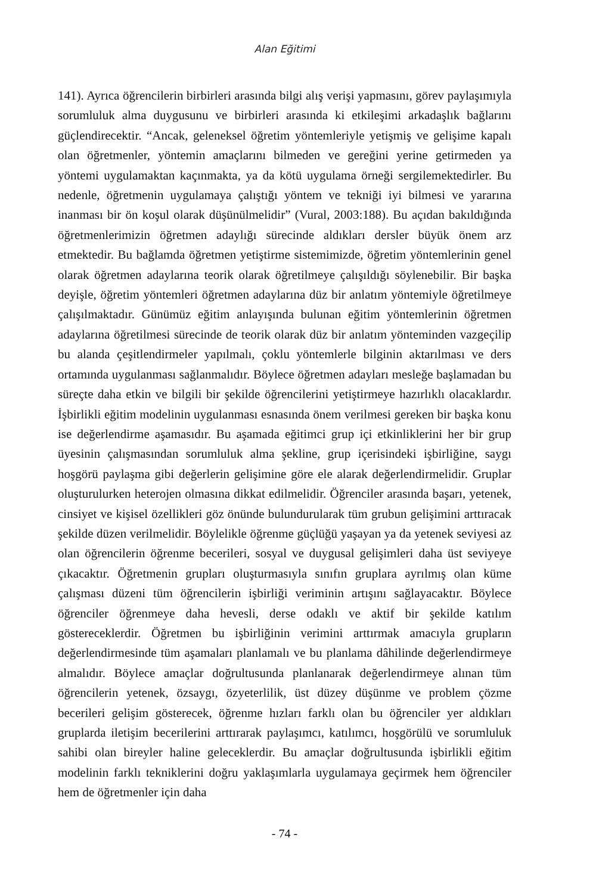Alan Eğitimi
141). Ayrıca öğrencilerin birbirleri arasında bilgi alış verişi yapmasını, görev paylaşımıyla sorumluluk alma duygusunu ve birbirleri arasında ki etkileşimi arkadaşlık bağlarını güçlendirecektir. “Ancak, geleneksel öğretim yöntemleriyle yetişmiş ve gelişime kapalı olan öğretmenler, yöntemin amaçlarını bilmeden ve gereğini yerine getirmeden ya yöntemi uygulamaktan kaçınmakta, ya da kötü uygulama örneği sergilemektedirler. Bu nedenle, öğretmenin uygulamaya çalıştığı yöntem ve tekniği iyi bilmesi ve yararına inanması bir ön koşul olarak düşünülmelidir” (Vural, 2003:188). Bu açıdan bakıldığında öğretmenlerimizin öğretmen adaylığı sürecinde aldıkları dersler büyük önem arz etmektedir. Bu bağlamda öğretmen yetiştirme sistemimizde, öğretim yöntemlerinin genel olarak öğretmen adaylarına teorik olarak öğretilmeye çalışıldığı söylenebilir. Bir başka deyişle, öğretim yöntemleri öğretmen adaylarına düz bir anlatım yöntemiyle öğretilmeye çalışılmaktadır. Günümüz eğitim anlayışında bulunan eğitim yöntemlerinin öğretmen adaylarına öğretilmesi sürecinde de teorik olarak düz bir anlatım yönteminden vazgeçilip bu alanda çeşitlendirmeler yapılmalı, çoklu yöntemlerle bilginin aktarılması ve ders ortamında uygulanması sağlanmalıdır. Böylece öğretmen adayları mesleğe başlamadan bu süreçte daha etkin ve bilgili bir şekilde öğrencilerini yetiştirmeye hazırlıklı olacaklardır. İşbirlikli eğitim modelinin uygulanması esnasında önem verilmesi gereken bir başka konu ise değerlendirme aşamasıdır. Bu aşamada eğitimci grup içi etkinliklerini her bir grup üyesinin çalışmasından sorumluluk alma şekline, grup içerisindeki işbirliğine, saygı hoşgörü paylaşma gibi değerlerin gelişimine göre ele alarak değerlendirmelidir. Gruplar oluşturulurken heterojen olmasına dikkat edilmelidir. Öğrenciler arasında başarı, yetenek, cinsiyet ve kişisel özellikleri göz önünde bulundurularak tüm grubun gelişimini arttıracak şekilde düzen verilmelidir. Böylelikle öğrenme güçlüğü yaşayan ya da yetenek seviyesi az olan öğrencilerin öğrenme becerileri, sosyal ve duygusal gelişimleri daha üst seviyeye çıkacaktır. Öğretmenin grupları oluşturmasıyla sınıfın gruplara ayrılmış olan küme çalışması düzeni tüm öğrencilerin işbirliği veriminin artışını sağlayacaktır. Böylece öğrenciler öğrenmeye daha hevesli, derse odaklı ve aktif bir şekilde katılım göstereceklerdir. Öğretmen bu işbirliğinin verimini arttırmak amacıyla grupların değerlendirmesinde tüm aşamaları planlamalı ve bu planlama dâhilinde değerlendirmeye almalıdır. Böylece amaçlar doğrultusunda planlanarak değerlendirmeye alınan tüm öğrencilerin yetenek, özsaygı, özyeterlilik, üst düzey düşünme ve problem çözme becerileri gelişim gösterecek, öğrenme hızları farklı olan bu öğrenciler yer aldıkları gruplarda iletişim becerilerini arttırarak paylaşımcı, katılımcı, hoşgörülü ve sorumluluk sahibi olan bireyler haline geleceklerdir. Bu amaçlar doğrultusunda işbirlikli eğitim modelinin farklı tekniklerini doğru yaklaşımlarla uygulamaya geçirmek hem öğrenciler hem de öğretmenler için daha
- 74 -